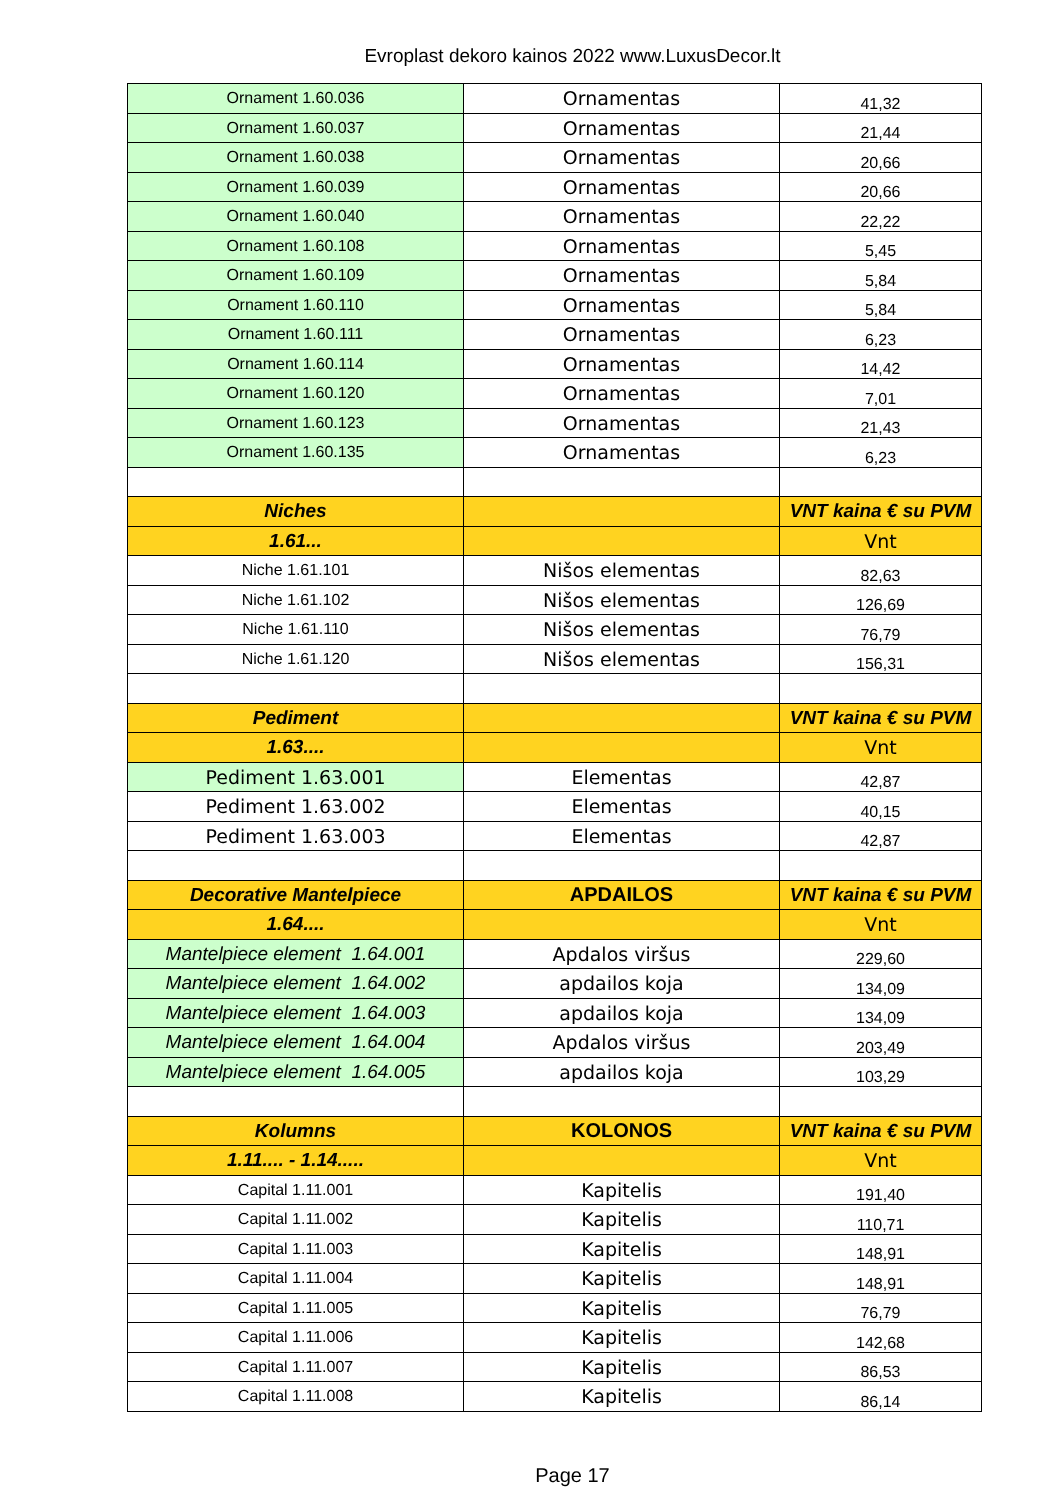Evroplast dekoro kainos 2022 www.LuxusDecor.lt
| Ornament 1.60.036 | Ornamentas | 41,32 |
| Ornament 1.60.037 | Ornamentas | 21,44 |
| Ornament 1.60.038 | Ornamentas | 20,66 |
| Ornament 1.60.039 | Ornamentas | 20,66 |
| Ornament 1.60.040 | Ornamentas | 22,22 |
| Ornament 1.60.108 | Ornamentas | 5,45 |
| Ornament 1.60.109 | Ornamentas | 5,84 |
| Ornament 1.60.110 | Ornamentas | 5,84 |
| Ornament 1.60.111 | Ornamentas | 6,23 |
| Ornament 1.60.114 | Ornamentas | 14,42 |
| Ornament 1.60.120 | Ornamentas | 7,01 |
| Ornament 1.60.123 | Ornamentas | 21,43 |
| Ornament 1.60.135 | Ornamentas | 6,23 |
| Niches | | VNT kaina € su PVM |
| 1.61... | | Vnt |
| Niche 1.61.101 | Nišos elementas | 82,63 |
| Niche 1.61.102 | Nišos elementas | 126,69 |
| Niche 1.61.110 | Nišos elementas | 76,79 |
| Niche 1.61.120 | Nišos elementas | 156,31 |
| Pediment | | VNT kaina € su PVM |
| 1.63.... | | Vnt |
| Pediment 1.63.001 | Elementas | 42,87 |
| Pediment 1.63.002 | Elementas | 40,15 |
| Pediment 1.63.003 | Elementas | 42,87 |
| Decorative Mantelpiece | APDAILOS | VNT kaina € su PVM |
| 1.64.... | | Vnt |
| Mantelpiece element 1.64.001 | Apdalos viršus | 229,60 |
| Mantelpiece element 1.64.002 | apdailos koja | 134,09 |
| Mantelpiece element 1.64.003 | apdailos koja | 134,09 |
| Mantelpiece element 1.64.004 | Apdalos viršus | 203,49 |
| Mantelpiece element 1.64.005 | apdailos koja | 103,29 |
| Kolumns | KOLONOS | VNT kaina € su PVM |
| 1.11.... - 1.14..... | | Vnt |
| Capital 1.11.001 | Kapitelis | 191,40 |
| Capital 1.11.002 | Kapitelis | 110,71 |
| Capital 1.11.003 | Kapitelis | 148,91 |
| Capital 1.11.004 | Kapitelis | 148,91 |
| Capital 1.11.005 | Kapitelis | 76,79 |
| Capital 1.11.006 | Kapitelis | 142,68 |
| Capital 1.11.007 | Kapitelis | 86,53 |
| Capital 1.11.008 | Kapitelis | 86,14 |
Page 17